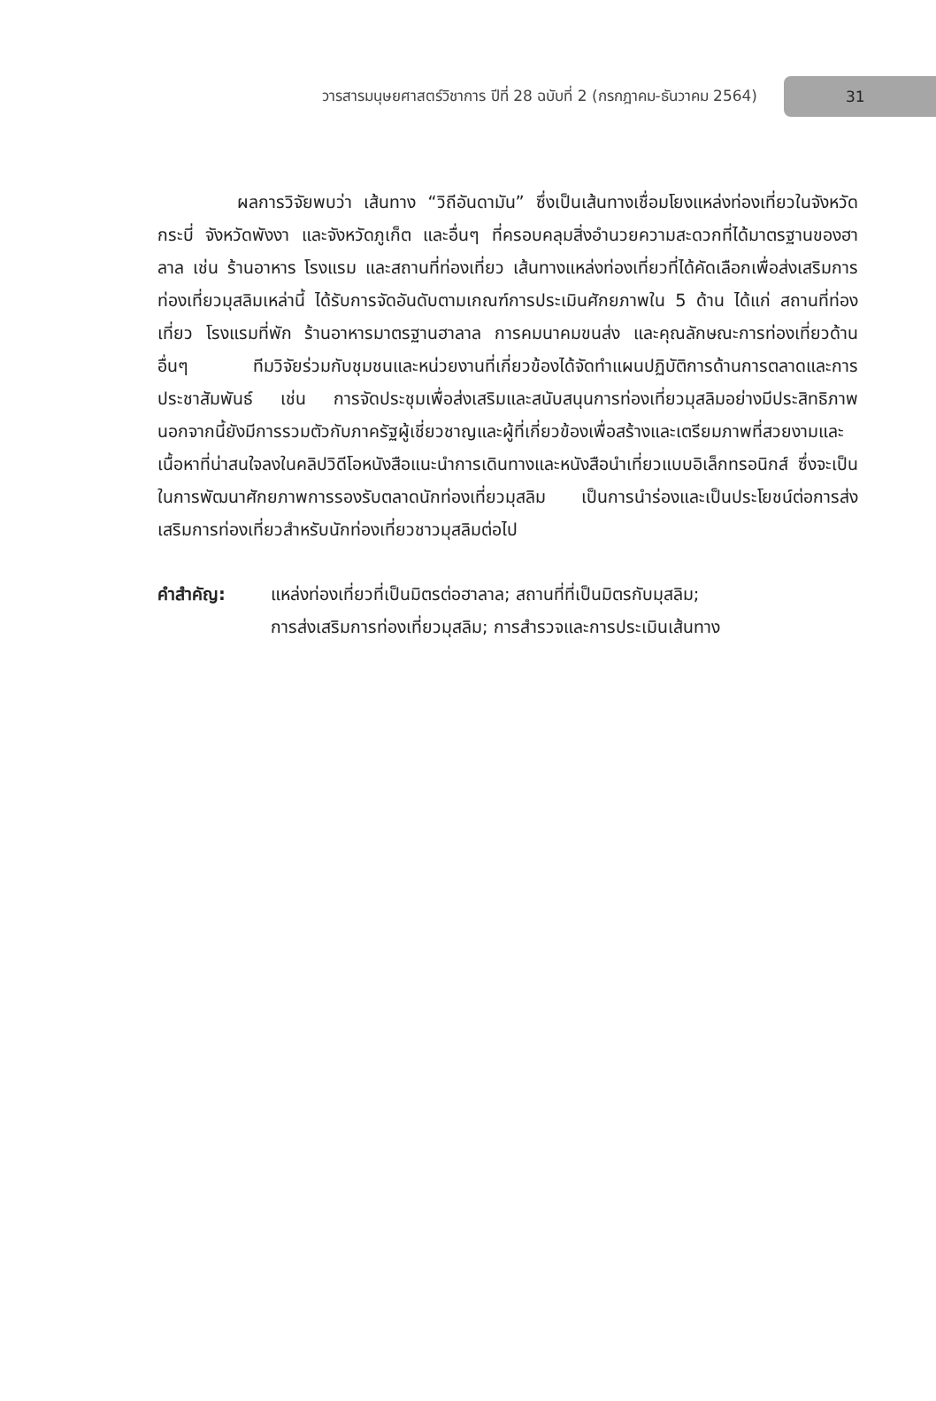วารสารมนุษยศาสตร์วิชาการ ปีที่ 28 ฉบับที่ 2 (กรกฎาคม-ธันวาคม 2564)
31
ผลการวิจัยพบว่า เส้นทาง “วิถีอันดามัน” ซึ่งเป็นเส้นทางเชื่อมโยงแหล่งท่องเที่ยวในจังหวัดกระบี่ จังหวัดพังงา และจังหวัดภูเก็ต และอื่นๆ ที่ครอบคลุมสิ่งอำนวยความสะดวกที่ได้มาตรฐานของฮาลาล เช่น ร้านอาหาร โรงแรม และสถานที่ท่องเที่ยว เส้นทางแหล่งท่องเที่ยวที่ได้คัดเลือกเพื่อส่งเสริมการท่องเที่ยวมุสลิมเหล่านี้ ได้รับการจัดอันดับตามเกณฑ์การประเมินศักยภาพใน 5 ด้าน ได้แก่ สถานที่ท่องเที่ยว โรงแรมที่พัก ร้านอาหารมาตรฐานฮาลาล การคมนาคมขนส่ง และคุณลักษณะการท่องเที่ยวด้านอื่นๆ ทีมวิจัยร่วมกับชุมชนและหน่วยงานที่เกี่ยวข้องได้จัดทำแผนปฏิบัติการด้านการตลาดและการประชาสัมพันธ์ เช่น การจัดประชุมเพื่อส่งเสริมและสนับสนุนการท่องเที่ยวมุสลิมอย่างมีประสิทธิภาพ นอกจากนี้ยังมีการรวมตัวกับภาครัฐผู้เชี่ยวชาญและผู้ที่เกี่ยวข้องเพื่อสร้างและเตรียมภาพที่สวยงามและเนื้อหาที่น่าสนใจลงในคลิปวิดีโอหนังสือแนะนำการเดินทางและหนังสือนำเที่ยวแบบอิเล็กทรอนิกส์ ซึ่งจะเป็นในการพัฒนาศักยภาพการรองรับตลาดนักท่องเที่ยวมุสลิม เป็นการนำร่องและเป็นประโยชน์ต่อการส่งเสริมการท่องเที่ยวสำหรับนักท่องเที่ยวชาวมุสลิมต่อไป
คำสำคัญ: แหล่งท่องเที่ยวที่เป็นมิตรต่อฮาลาล; สถานที่ที่เป็นมิตรกับมุสลิม;
การส่งเสริมการท่องเที่ยวมุสลิม; การสำรวจและการประเมินเส้นทาง